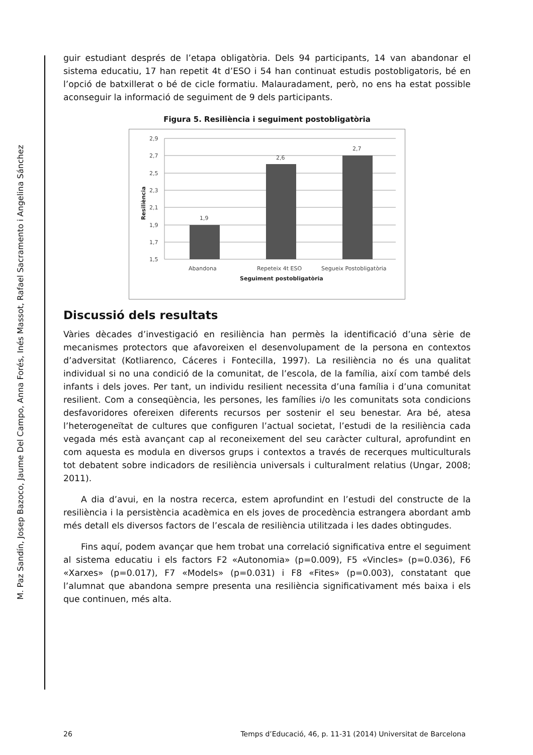M. Paz Sandín, Josep Bazoco, Jaume Del Campo, Anna Forés, Inés Massot, Rafael Sacramento i Angelina Sánchez
guir estudiant després de l’etapa obligatòria. Dels 94 participants, 14 van abandonar el sistema educatiu, 17 han repetit 4t d’ESO i 54 han continuat estudis postobligatoris, bé en l’opció de batxillerat o bé de cicle formatiu. Malauradament, però, no ens ha estat possible aconseguir la informació de seguiment de 9 dels participants.
Figura 5. Resiliència i seguiment postobligatòria
2,9
2,7
2,5
2,3
2,1
1,9
1,7
1,5
Resiliència
1,9
2,6
2,7
Abandona
Repeteix 4t ESO
Segueix Postobligatòria
Seguiment postobligatòria
Discussió dels resultats
Vàries dècades d’investigació en resiliència han permès la identificació d’una sèrie de mecanismes protectors que afavoreixen el desenvolupament de la persona en contextos d’adversitat (Kotliarenco, Cáceres i Fontecilla, 1997). La resiliència no és una qualitat individual si no una condició de la comunitat, de l’escola, de la família, així com també dels infants i dels joves. Per tant, un individu resilient necessita d’una família i d’una comunitat resilient. Com a conseqüència, les persones, les famílies i/o les comunitats sota condicions desfavoridores ofereixen diferents recursos per sostenir el seu benestar. Ara bé, atesa l’heterogeneïtat de cultures que configuren l’actual societat, l’estudi de la resiliència cada vegada més està avançant cap al reconeixement del seu caràcter cultural, aprofundint en com aquesta es modula en diversos grups i contextos a través de recerques multiculturals tot debatent sobre indicadors de resiliència universals i culturalment relatius (Ungar, 2008; 2011).
A dia d’avui, en la nostra recerca, estem aprofundint en l’estudi del constructe de la resiliència i la persistència acadèmica en els joves de procedència estrangera abordant amb més detall els diversos factors de l’escala de resiliència utilitzada i les dades obtingudes.
Fins aquí, podem avançar que hem trobat una correlació significativa entre el seguiment al sistema educatiu i els factors F2 «Autonomia» (p=0.009), F5 «Vincles» (p=0.036), F6 «Xarxes» (p=0.017), F7 «Models» (p=0.031) i F8 «Fites» (p=0.003), constatant que l’alumnat que abandona sempre presenta una resiliència significativament més baixa i els que continuen, més alta.
26 Temps d’Educació, 46, p. 11-31 (2014) Universitat de Barcelona